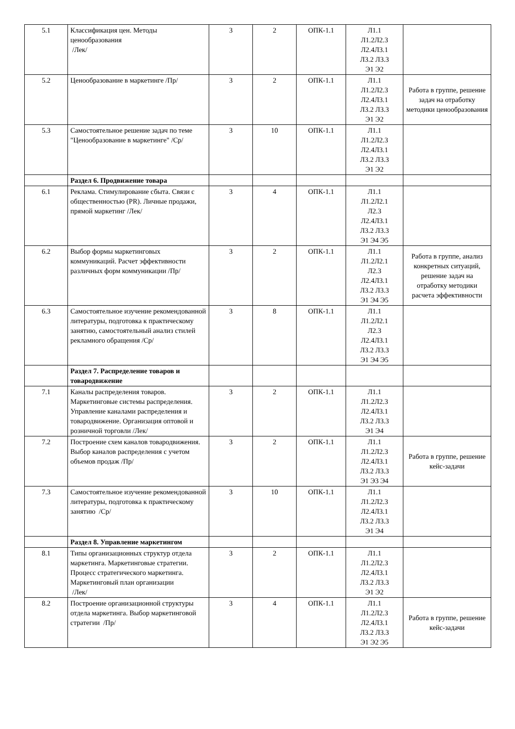| 5.1 | Классификация цен. Методы ценообразования /Лек/ | 3 | 2 | ОПК-1.1 | Л1.1 Л1.2Л2.3 Л2.4Л3.1 Л3.2 Л3.3 Э1 Э2 | |
| 5.2 | Ценообразование в маркетинге /Пр/ | 3 | 2 | ОПК-1.1 | Л1.1 Л1.2Л2.3 Л2.4Л3.1 Л3.2 Л3.3 Э1 Э2 | Работа в группе, решение задач на отработку методики ценообразования |
| 5.3 | Самостоятельное решение задач по теме "Ценообразование в маркетинге" /Ср/ | 3 | 10 | ОПК-1.1 | Л1.1 Л1.2Л2.3 Л2.4Л3.1 Л3.2 Л3.3 Э1 Э2 | |
| | Раздел 6. Продвижение товара | | | | | |
| 6.1 | Реклама. Стимулирование сбыта. Связи с общественностью (PR). Личные продажи, прямой маркетинг /Лек/ | 3 | 4 | ОПК-1.1 | Л1.1 Л1.2Л2.1 Л2.3 Л2.4Л3.1 Л3.2 Л3.3 Э1 Э4 Э5 | |
| 6.2 | Выбор формы маркетинговых коммуникаций. Расчет эффективности различных форм коммуникации /Пр/ | 3 | 2 | ОПК-1.1 | Л1.1 Л1.2Л2.1 Л2.3 Л2.4Л3.1 Л3.2 Л3.3 Э1 Э4 Э5 | Работа в группе, анализ конкретных ситуаций, решение задач на отработку методики расчета эффективности |
| 6.3 | Самостоятельное изучение рекомендованной литературы, подготовка к практическому занятию, самостоятельный анализ стилей рекламного обращения /Ср/ | 3 | 8 | ОПК-1.1 | Л1.1 Л1.2Л2.1 Л2.3 Л2.4Л3.1 Л3.2 Л3.3 Э1 Э4 Э5 | |
| | Раздел 7. Распределение товаров и товародвижение | | | | | |
| 7.1 | Каналы распределения товаров. Маркетинговые системы распределения. Управление каналами распределения и товародвижение. Организация оптовой и розничной торговли /Лек/ | 3 | 2 | ОПК-1.1 | Л1.1 Л1.2Л2.3 Л2.4Л3.1 Л3.2 Л3.3 Э1 Э4 | |
| 7.2 | Построение схем каналов товародвижения. Выбор каналов распределения с учетом объемов продаж /Пр/ | 3 | 2 | ОПК-1.1 | Л1.1 Л1.2Л2.3 Л2.4Л3.1 Л3.2 Л3.3 Э1 Э3 Э4 | Работа в группе, решение кейс-задачи |
| 7.3 | Самостоятельное изучение рекомендованной литературы, подготовка к практическому занятию /Ср/ | 3 | 10 | ОПК-1.1 | Л1.1 Л1.2Л2.3 Л2.4Л3.1 Л3.2 Л3.3 Э1 Э4 | |
| | Раздел 8. Управление маркетингом | | | | | |
| 8.1 | Типы организационных структур отдела маркетинга. Маркетинговые стратегии. Процесс стратегического маркетинга. Маркетинговый план организации /Лек/ | 3 | 2 | ОПК-1.1 | Л1.1 Л1.2Л2.3 Л2.4Л3.1 Л3.2 Л3.3 Э1 Э2 | |
| 8.2 | Построение организационной структуры отдела маркетинга. Выбор маркетинговой стратегии /Пр/ | 3 | 4 | ОПК-1.1 | Л1.1 Л1.2Л2.3 Л2.4Л3.1 Л3.2 Л3.3 Э1 Э2 Э5 | Работа в группе, решение кейс-задачи |